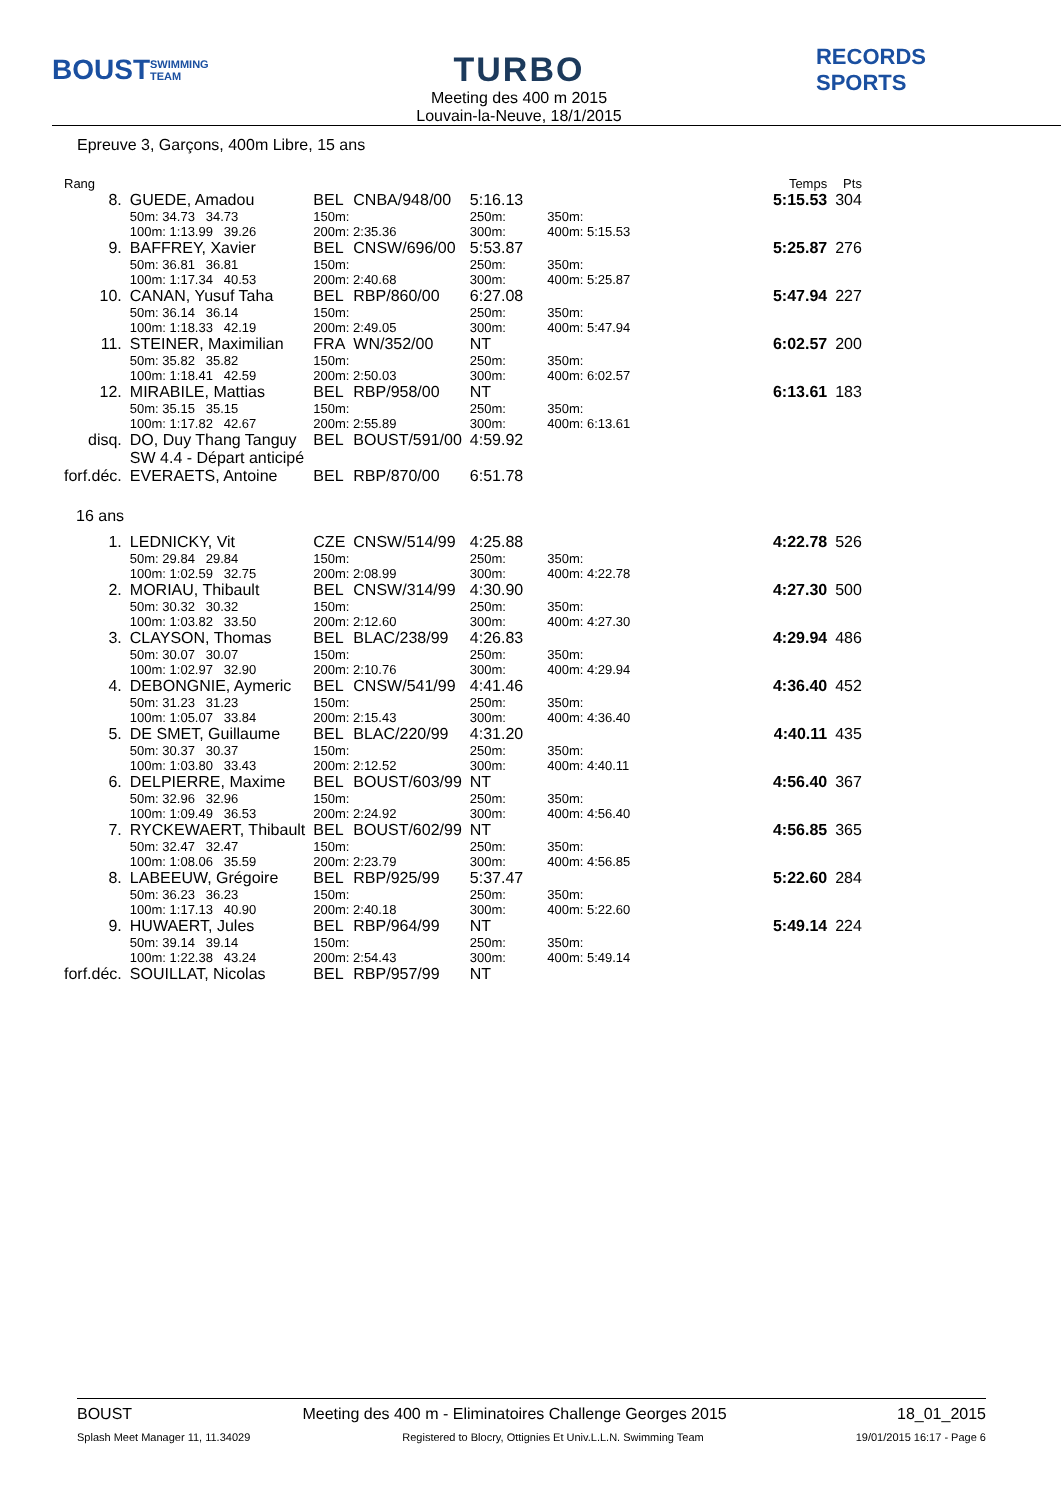BOUST
SWIMMING TEAM
TURBO
Meeting des 400 m 2015
Louvain-la-Neuve, 18/1/2015
RECORDS SPORTS
Epreuve 3, Garçons, 400m Libre, 15 ans
| Rang | | | | | | | Temps | Pts |
| 8. | GUEDE, Amadou | BEL | CNBA/948/00 | 5:16.13 | | | 5:15.53 | 304 |
| | 50m: 34.73 34.73 | 150m: | | 250m: | | | 350m: | |
| | 100m: 1:13.99 39.26 | 200m: 2:35.36 | | 300m: | | | 400m: 5:15.53 | |
| 9. | BAFFREY, Xavier | BEL | CNSW/696/00 | 5:53.87 | | | 5:25.87 | 276 |
| | 50m: 36.81 36.81 | 150m: | | 250m: | | | 350m: | |
| | 100m: 1:17.34 40.53 | 200m: 2:40.68 | | 300m: | | | 400m: 5:25.87 | |
| 10. | CANAN, Yusuf Taha | BEL | RBP/860/00 | 6:27.08 | | | 5:47.94 | 227 |
| | 50m: 36.14 36.14 | 150m: | | 250m: | | | 350m: | |
| | 100m: 1:18.33 42.19 | 200m: 2:49.05 | | 300m: | | | 400m: 5:47.94 | |
| 11. | STEINER, Maximilian | FRA | WN/352/00 | NT | | | 6:02.57 | 200 |
| | 50m: 35.82 35.82 | 150m: | | 250m: | | | 350m: | |
| | 100m: 1:18.41 42.59 | 200m: 2:50.03 | | 300m: | | | 400m: 6:02.57 | |
| 12. | MIRABILE, Mattias | BEL | RBP/958/00 | NT | | | 6:13.61 | 183 |
| | 50m: 35.15 35.15 | 150m: | | 250m: | | | 350m: | |
| | 100m: 1:17.82 42.67 | 200m: 2:55.89 | | 300m: | | | 400m: 6:13.61 | |
| disq. | DO, Duy Thang Tanguy SW 4.4 - Départ anticipé | BEL | BOUST/591/00 | 4:59.92 | | | | |
| forf.déc. | EVERAETS, Antoine | BEL | RBP/870/00 | 6:51.78 | | | | |
| 16 ans | | | | | | | | |
| 1. | LEDNICKY, Vit | CZE | CNSW/514/99 | 4:25.88 | | | 4:22.78 | 526 |
| | 50m: 29.84 29.84 | 150m: | | 250m: | | | 350m: | |
| | 100m: 1:02.59 32.75 | 200m: 2:08.99 | | 300m: | | | 400m: 4:22.78 | |
| 2. | MORIAU, Thibault | BEL | CNSW/314/99 | 4:30.90 | | | 4:27.30 | 500 |
| | 50m: 30.32 30.32 | 150m: | | 250m: | | | 350m: | |
| | 100m: 1:03.82 33.50 | 200m: 2:12.60 | | 300m: | | | 400m: 4:27.30 | |
| 3. | CLAYSON, Thomas | BEL | BLAC/238/99 | 4:26.83 | | | 4:29.94 | 486 |
| | 50m: 30.07 30.07 | 150m: | | 250m: | | | 350m: | |
| | 100m: 1:02.97 32.90 | 200m: 2:10.76 | | 300m: | | | 400m: 4:29.94 | |
| 4. | DEBONGNIE, Aymeric | BEL | CNSW/541/99 | 4:41.46 | | | 4:36.40 | 452 |
| | 50m: 31.23 31.23 | 150m: | | 250m: | | | 350m: | |
| | 100m: 1:05.07 33.84 | 200m: 2:15.43 | | 300m: | | | 400m: 4:36.40 | |
| 5. | DE SMET, Guillaume | BEL | BLAC/220/99 | 4:31.20 | | | 4:40.11 | 435 |
| | 50m: 30.37 30.37 | 150m: | | 250m: | | | 350m: | |
| | 100m: 1:03.80 33.43 | 200m: 2:12.52 | | 300m: | | | 400m: 4:40.11 | |
| 6. | DELPIERRE, Maxime | BEL | BOUST/603/99 | NT | | | 4:56.40 | 367 |
| | 50m: 32.96 32.96 | 150m: | | 250m: | | | 350m: | |
| | 100m: 1:09.49 36.53 | 200m: 2:24.92 | | 300m: | | | 400m: 4:56.40 | |
| 7. | RYCKEWAERT, Thibault | BEL | BOUST/602/99 | NT | | | 4:56.85 | 365 |
| | 50m: 32.47 32.47 | 150m: | | 250m: | | | 350m: | |
| | 100m: 1:08.06 35.59 | 200m: 2:23.79 | | 300m: | | | 400m: 4:56.85 | |
| 8. | LABEEUW, Grégoire | BEL | RBP/925/99 | 5:37.47 | | | 5:22.60 | 284 |
| | 50m: 36.23 36.23 | 150m: | | 250m: | | | 350m: | |
| | 100m: 1:17.13 40.90 | 200m: 2:40.18 | | 300m: | | | 400m: 5:22.60 | |
| 9. | HUWAERT, Jules | BEL | RBP/964/99 | NT | | | 5:49.14 | 224 |
| | 50m: 39.14 39.14 | 150m: | | 250m: | | | 350m: | |
| | 100m: 1:22.38 43.24 | 200m: 2:54.43 | | 300m: | | | 400m: 5:49.14 | |
| forf.déc. | SOUILLAT, Nicolas | BEL | RBP/957/99 | NT | | | | |
BOUST Meeting des 400 m - Eliminatoires Challenge Georges 2015 18_01_2015
Splash Meet Manager 11, 11.34029 Registered to Blocry, Ottignies Et Univ.L.L.N. Swimming Team 19/01/2015 16:17 - Page 6